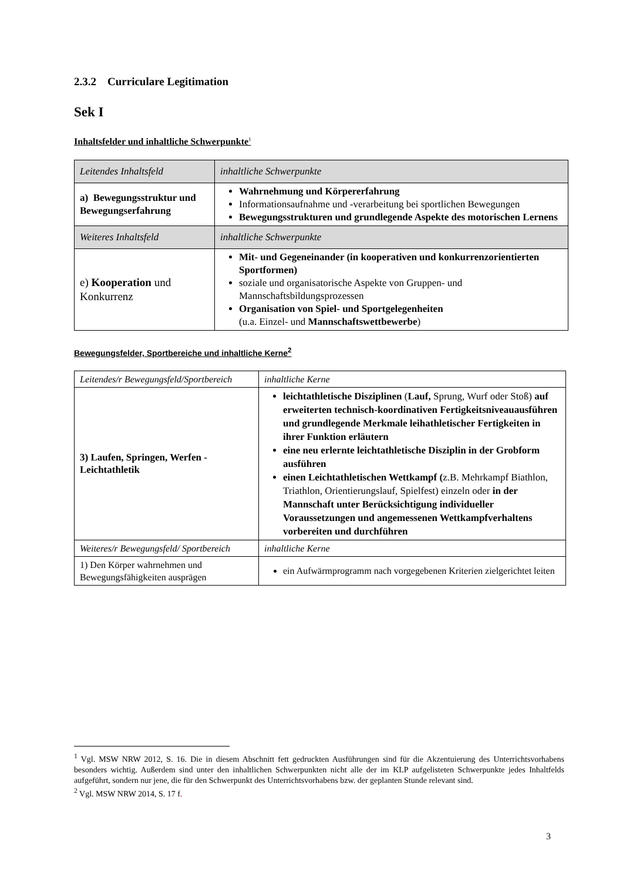2.3.2 Curriculare Legitimation
Sek I
Inhaltsfelder und inhaltliche Schwerpunkte<sup>1</sup>
| Leitendes Inhaltsfeld | inhaltliche Schwerpunkte |
| a) Bewegungsstruktur und Bewegungserfahrung | Wahrnehmung und Körpererfahrung Informationsaufnahme und -verarbeitung bei sportlichen Bewegungen Bewegungsstrukturen und grundlegende Aspekte des motorischen Lernens |
| Weiteres Inhaltsfeld | inhaltliche Schwerpunkte |
| e) Kooperation und Konkurrenz | Mit- und Gegeneinander (in kooperativen und konkurrenzorientierten Sportformen) soziale und organisatorische Aspekte von Gruppen- und Mannschaftsbildungsprozessen Organisation von Spiel- und Sportgelegenheiten (u.a. Einzel- und Mannschaftswettbewerbe ) |
Bewegungsfelder, Sportbereiche und inhaltliche Kerne<sup>2</sup>
| Leitendes/r Bewegungsfeld/Sportbereich | inhaltliche Kerne |
| 3) Laufen, Springen, Werfen - Leichtathletik | leichtathletische Disziplinen ( Lauf, Sprung, Wurf oder Stoß) auf erweiterten technisch-koordinativen Fertigkeitsniveauausführen und grundlegende Merkmale leihathletischer Fertigkeiten in ihrer Funktion erläutern eine neu erlernte leichtathletische Disziplin in der Grobform ausführen einen Leichtathletischen Wettkampf ( z.B. Mehrkampf Biathlon, Triathlon, Orientierungslauf, Spielfest) einzeln oder in der Mannschaft unter Berücksichtigung individueller Voraussetzungen und angemessenen Wettkampfverhaltens vorbereiten und durchführen |
| Weiteres/r Bewegungsfeld/ Sportbereich | inhaltliche Kerne |
| 1) Den Körper wahrnehmen und Bewegungsfähigkeiten ausprägen | ein Aufwärmprogramm nach vorgegebenen Kriterien zielgerichtet leiten |
<sup>1</sup> Vgl. MSW NRW 2012, S. 16. Die in diesem Abschnitt fett gedruckten Ausführungen sind für die Akzentuierung des Unterrichtsvorhabens besonders wichtig. Außerdem sind unter den inhaltlichen Schwerpunkten nicht alle der im KLP aufgelisteten Schwerpunkte jedes Inhaltfelds aufgeführt, sondern nur jene, die für den Schwerpunkt des Unterrichtsvorhabens bzw. der geplanten Stunde relevant sind.
<sup>2</sup> Vgl. MSW NRW 2014, S. 17 f.
3